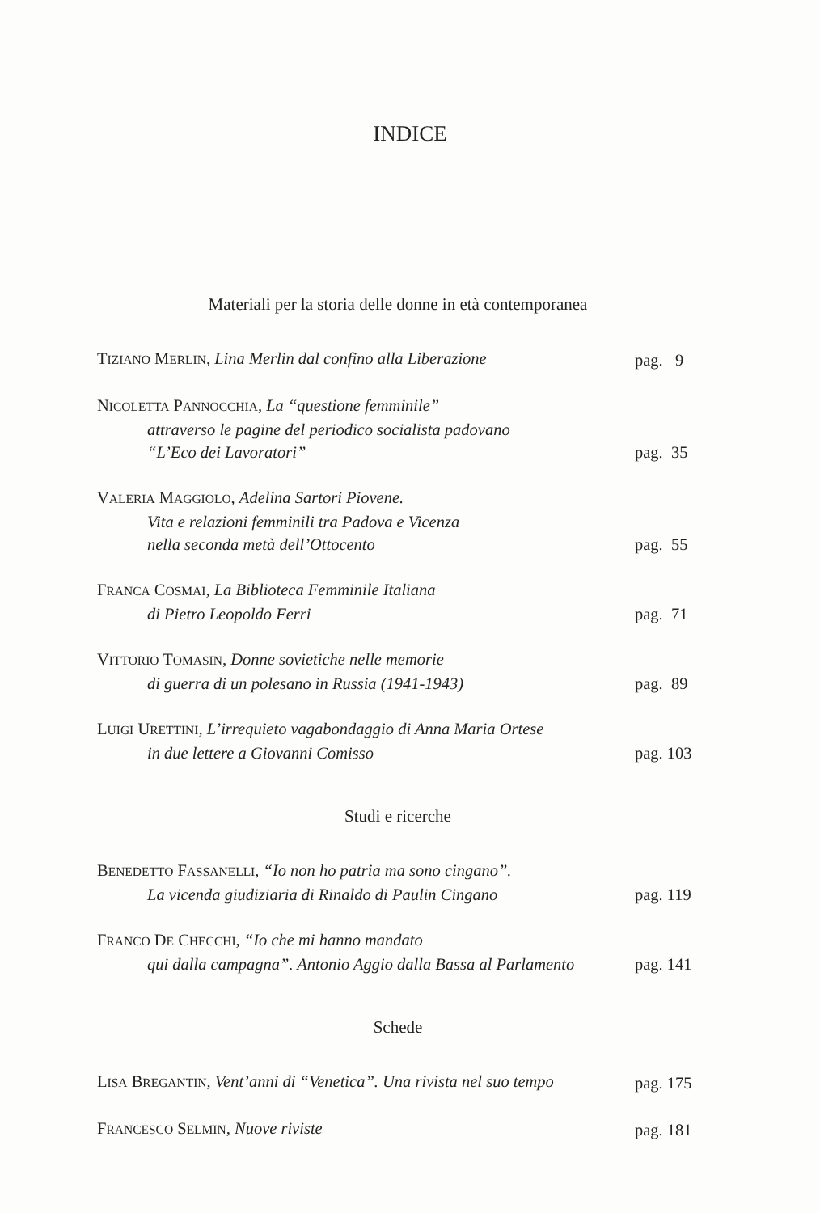INDICE
Materiali per la storia delle donne in età contemporanea
TIZIANO MERLIN, Lina Merlin dal confino alla Liberazione
pag. 9
NICOLETTA PANNOCCHIA, La “questione femminile”
attraverso le pagine del periodico socialista padovano
“L’Eco dei Lavoratori”
pag. 35
VALERIA MAGGIOLO, Adelina Sartori Piovene.
Vita e relazioni femminili tra Padova e Vicenza
nella seconda metà dell’Ottocento
pag. 55
FRANCA COSMAI, La Biblioteca Femminile Italiana
di Pietro Leopoldo Ferri
pag. 71
VITTORIO TOMASIN, Donne sovietiche nelle memorie
di guerra di un polesano in Russia (1941-1943)
pag. 89
LUIGI URETTINI, L’irrequieto vagabondaggio di Anna Maria Ortese
in due lettere a Giovanni Comisso
pag. 103
Studi e ricerche
BENEDETTO FASSANELLI, “Io non ho patria ma sono cingano”.
La vicenda giudiziaria di Rinaldo di Paulin Cingano
pag. 119
FRANCO DE CHECCHI, “Io che mi hanno mandato
qui dalla campagna”. Antonio Aggio dalla Bassa al Parlamento
pag. 141
Schede
LISA BREGANTIN, Vent’anni di “Venetica”. Una rivista nel suo tempo
pag. 175
FRANCESCO SELMIN, Nuove riviste
pag. 181